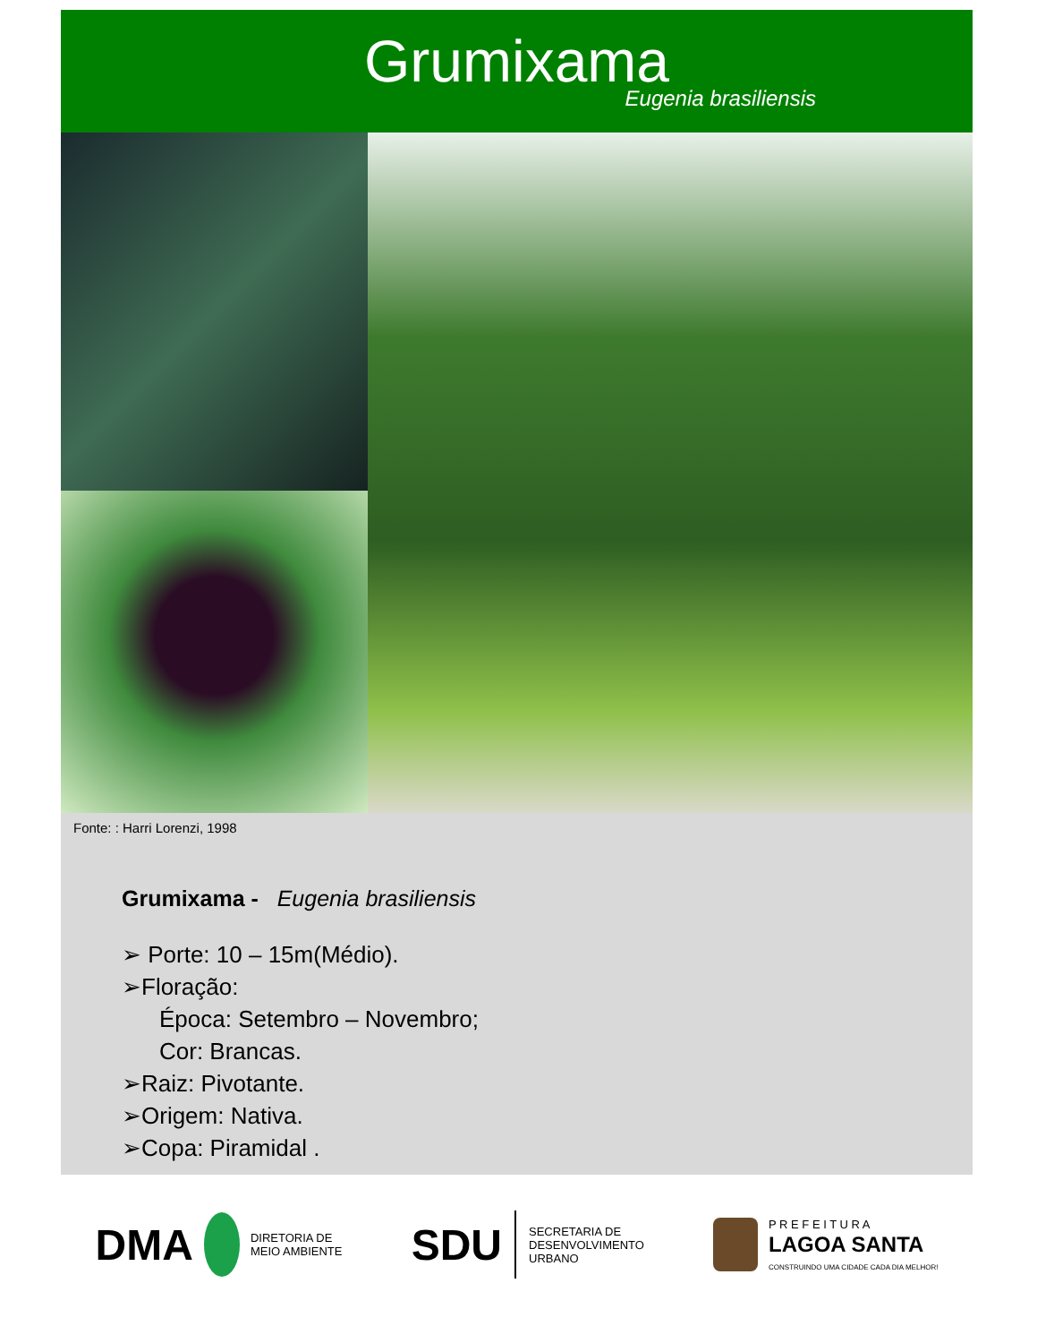Grumixama
Eugenia brasiliensis
Fonte: : Harri Lorenzi, 1998
Grumixama - Eugenia brasiliensis
➢ Porte: 10 – 15m(Médio).
➢Floração:
Época: Setembro – Novembro;
Cor: Brancas.
➢Raiz: Pivotante.
➢Origem: Nativa.
➢Copa: Piramidal .
DMA DIRETORIA DE
MEIO AMBIENTE
SDU SECRETARIA DE
DESENVOLVIMENTO
URBANO
P R E F E I T U R A
LAGOA SANTA
CONSTRUINDO UMA CIDADE CADA DIA MELHOR!